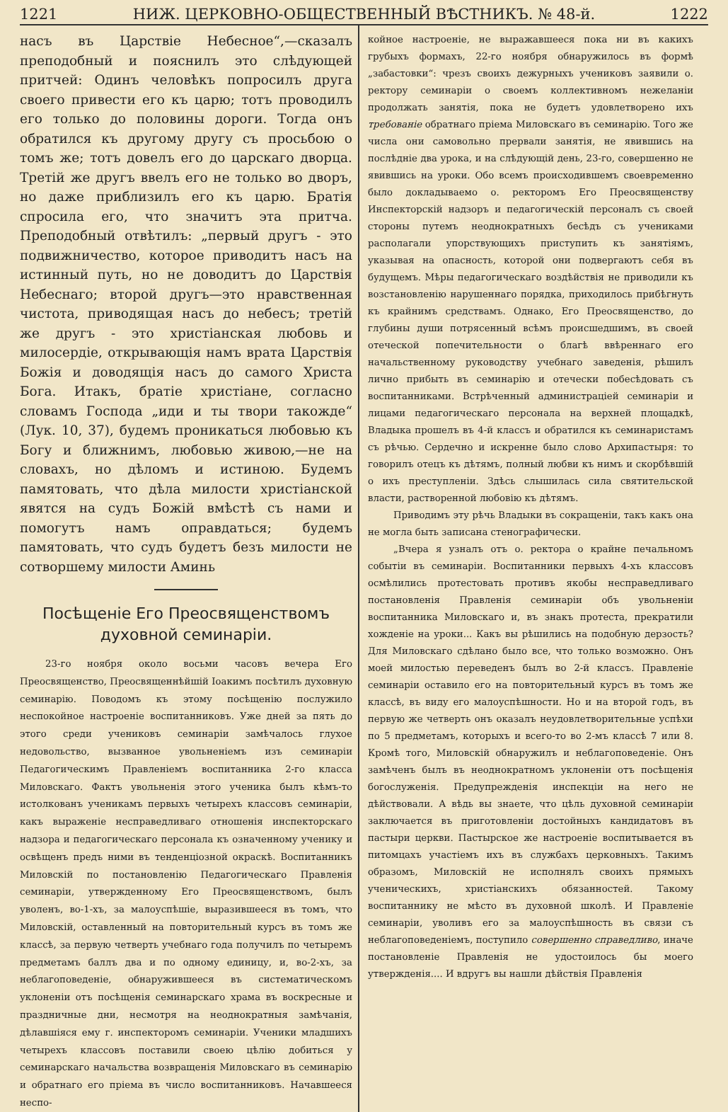1221 НИЖ. ЦЕРКОВНО-ОБЩЕСТВЕННЫЙ ВѢСТНИКЪ. № 48-й. 1222
насъ въ Царствіе Небесное“,—сказалъ преподобный и пояснилъ это слѣдующей притчей: Одинъ человѣкъ попросилъ друга своего привести его къ царю; тотъ проводилъ его только до половины дороги. Тогда онъ обратился къ другому другу съ просьбою о томъ же; тотъ довелъ его до царскаго дворца. Третій же другъ ввелъ его не только во дворъ, но даже приблизилъ его къ царю. Братія спросила его, что значитъ эта притча. Преподобный отвѣтилъ: „первый другъ - это подвижничество, которое приводитъ насъ на истинный путь, но не доводитъ до Царствія Небеснаго; второй другъ—это нравственная чистота, приводящая насъ до небесъ; третій же другъ - это христіанская любовь и милосердіе, открывающія намъ врата Царствія Божія и доводящія насъ до самого Христа Бога. Итакъ, братіе христіане, согласно словамъ Господа „иди и ты твори такожде“ (Лук. 10, 37), будемъ проникаться любовью къ Богу и ближнимъ, любовью живою,—не на словахъ, но дѣломъ и истиною. Будемъ памятовать, что дѣла милости христіанской явятся на судъ Божій вмѣстѣ съ нами и помогутъ намъ оправдаться; будемъ памятовать, что судъ будетъ безъ милости не сотворшему милости Аминь
Посѣщеніе Его Преосвященствомъ духовной семинаріи.
23-го ноября около восьми часовъ вечера Его Преосвященство, Преосвященнѣйшій Іоакимъ посѣтилъ духовную семинарію. Поводомъ къ этому посѣщенію послужило неспокойное настроеніе воспитанниковъ. Уже дней за пять до этого среди учениковъ семинаріи замѣчалось глухое недовольство, вызванное увольненіемъ изъ семинаріи Педагогическимъ Правленіемъ воспитанника 2-го класса Миловскаго. Фактъ увольненія этого ученика былъ кѣмъ-то истолкованъ ученикамъ первыхъ четырехъ классовъ семинаріи, какъ выраженіе несправедливаго отношенія инспекторскаго надзора и педагогическаго персонала къ означенному ученику и освѣщенъ предъ ними въ тенденціозной окраскѣ. Воспитанникъ Миловскій по постановленію Педагогическаго Правленія семинаріи, утвержденному Его Преосвященствомъ, былъ уволенъ, во-1-хъ, за малоуспѣшіе, выразившееся въ томъ, что Миловскій, оставленный на повторительный курсъ въ томъ же классѣ, за первую четверть учебнаго года получилъ по четыремъ предметамъ баллъ два и по одному единицу, и, во-2-хъ, за неблагоповеденіе, обнаружившееся въ систематическомъ уклоненіи отъ посѣщенія семинарскаго храма въ воскресные и праздничные дни, несмотря на неоднократныя замѣчанія, дѣлавшіяся ему г. инспекторомъ семинаріи. Ученики младшихъ четырехъ классовъ поставили своею цѣлію добиться у семинарскаго начальства возвращенія Миловскаго въ семинарію и обратнаго его пріема въ число воспитанниковъ. Начавшееся неспо-
койное настроеніе, не выражавшееся пока ни въ какихъ грубыхъ формахъ, 22-го ноября обнаружилось въ формѣ „забастовки“: чрезъ своихъ дежурныхъ учениковъ заявили о. ректору семинаріи о своемъ коллективномъ нежеланіи продолжать занятія, пока не будетъ удовлетворено ихъ требованіе обратнаго пріема Миловскаго въ семинарію. Того же числа они самовольно прервали занятія, не явившись на послѣдніе два урока, и на слѣдующій день, 23-го, совершенно не явившись на уроки. Обо всемъ происходившемъ своевременно было докладываемо о. ректоромъ Его Преосвященству Инспекторскій надзоръ и педагогическій персоналъ съ своей стороны путемъ неоднократныхъ бесѣдъ съ учениками располагали упорствующихъ приступить къ занятіямъ, указывая на опасность, которой они подвергаютъ себя въ будущемъ. Мѣры педагогическаго воздѣйствія не приводили къ возстановленію нарушеннаго порядка, приходилось прибѣгнуть къ крайнимъ средствамъ. Однако, Его Преосвященство, до глубины души потрясенный всѣмъ происшедшимъ, въ своей отеческой попечительности о благѣ ввѣреннаго его начальственному руководству учебнаго заведенія, рѣшилъ лично прибыть въ семинарію и отечески побесѣдовать съ воспитанниками. Встрѣченный администраціей семинаріи и лицами педагогическаго персонала на верхней площадкѣ, Владыка прошелъ въ 4-й классъ и обратился къ семинаристамъ съ рѣчью. Сердечно и искренне было слово Архипастыря: то говорилъ отецъ къ дѣтямъ, полный любви къ нимъ и скорбѣвшій о ихъ преступленіи. Здѣсь слышилась сила святительской власти, растворенной любовію къ дѣтямъ.
Приводимъ эту рѣчь Владыки въ сокращеніи, такъ какъ она не могла быть записана стенографически.
„Вчера я узналъ отъ о. ректора о крайне печальномъ событіи въ семинаріи. Воспитанники первыхъ 4-хъ классовъ осмѣлились протестовать противъ якобы несправедливаго постановленія Правленія семинаріи объ увольненіи воспитанника Миловскаго и, въ знакъ протеста, прекратили хожденіе на уроки... Какъ вы рѣшились на подобную дерзость? Для Миловскаго сдѣлано было все, что только возможно. Онъ моей милостью переведенъ былъ во 2-й классъ. Правленіе семинаріи оставило его на повторительный курсъ въ томъ же классѣ, въ виду его малоуспѣшности. Но и на второй годъ, въ первую же четверть онъ оказалъ неудовлетворительные успѣхи по 5 предметамъ, которыхъ и всего-то во 2-мъ классѣ 7 или 8. Кромѣ того, Миловскій обнаружилъ и неблагоповеденіе. Онъ замѣченъ былъ въ неоднократномъ уклоненіи отъ посѣщенія богослуженія. Предупрежденія инспекціи на него не дѣйствовали. А вѣдь вы знаете, что цѣль духовной семинаріи заключается въ приготовленіи достойныхъ кандидатовъ въ пастыри церкви. Пастырское же настроеніе воспитывается въ питомцахъ участіемъ ихъ въ службахъ церковныхъ. Такимъ образомъ, Миловскій не исполнялъ своихъ прямыхъ ученическихъ, христіанскихъ обязанностей. Такому воспитаннику не мѣсто въ духовной школѣ. И Правленіе семинаріи, уволивъ его за малоуспѣшность въ связи съ неблагоповеденіемъ, поступило совершенно справедливо, иначе постановленіе Правленія не удостоилось бы моего утвержденія.... И вдругъ вы нашли дѣйствія Правленія